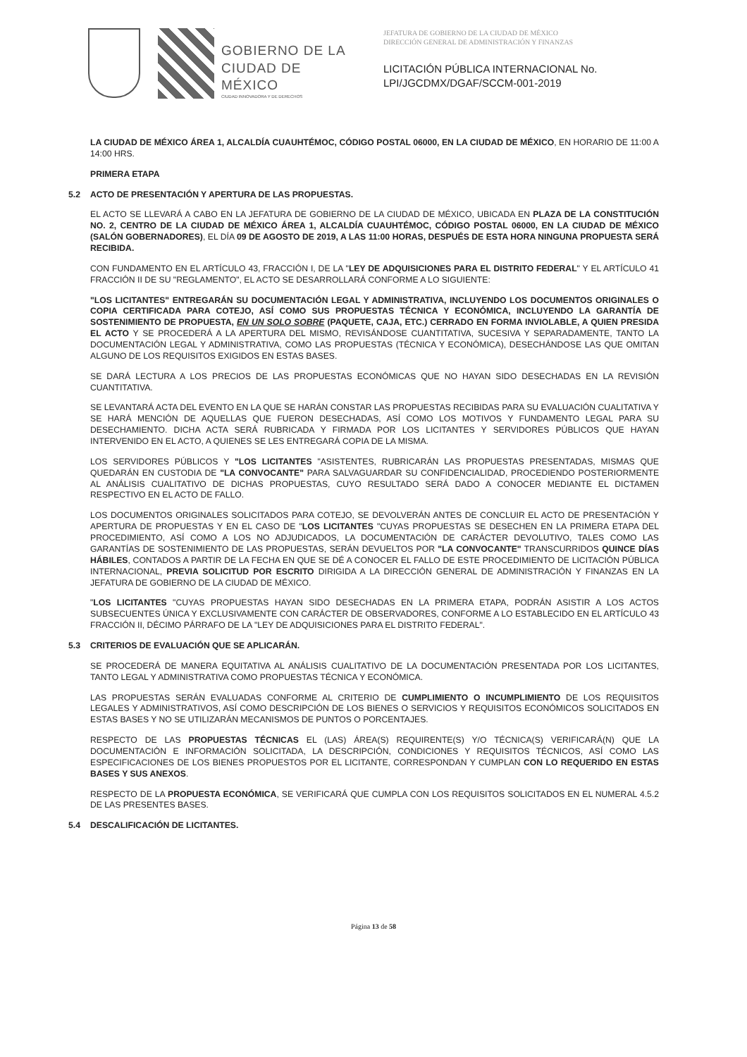GOBIERNO DE LA
CIUDAD DE MÉXICO
CIUDAD INNOVADORA Y DE DERECHOS
JEFATURA DE GOBIERNO DE LA CIUDAD DE MÉXICO
DIRECCIÓN GENERAL DE ADMINISTRACIÓN Y FINANZAS
LICITACIÓN PÚBLICA INTERNACIONAL No.
LPI/JGCDMX/DGAF/SCCM-001-2019
LA CIUDAD DE MÉXICO ÁREA 1, ALCALDÍA CUAUHTÉMOC, CÓDIGO POSTAL 06000, EN LA CIUDAD DE MÉXICO, EN HORARIO DE 11:00 A 14:00 HRS.
PRIMERA ETAPA
5.2 ACTO DE PRESENTACIÓN Y APERTURA DE LAS PROPUESTAS.
EL ACTO SE LLEVARÁ A CABO EN LA JEFATURA DE GOBIERNO DE LA CIUDAD DE MÉXICO, UBICADA EN PLAZA DE LA CONSTITUCIÓN NO. 2, CENTRO DE LA CIUDAD DE MÉXICO ÁREA 1, ALCALDÍA CUAUHTÉMOC, CÓDIGO POSTAL 06000, EN LA CIUDAD DE MÉXICO (SALÓN GOBERNADORES), EL DÍA 09 DE AGOSTO DE 2019, A LAS 11:00 HORAS, DESPUÉS DE ESTA HORA NINGUNA PROPUESTA SERÁ RECIBIDA.
CON FUNDAMENTO EN EL ARTÍCULO 43, FRACCIÓN I, DE LA "LEY DE ADQUISICIONES PARA EL DISTRITO FEDERAL" Y EL ARTÍCULO 41 FRACCIÓN II DE SU "REGLAMENTO", EL ACTO SE DESARROLLARÁ CONFORME A LO SIGUIENTE:
"LOS LICITANTES" ENTREGARÁN SU DOCUMENTACIÓN LEGAL Y ADMINISTRATIVA, INCLUYENDO LOS DOCUMENTOS ORIGINALES O COPIA CERTIFICADA PARA COTEJO, ASÍ COMO SUS PROPUESTAS TÉCNICA Y ECONÓMICA, INCLUYENDO LA GARANTÍA DE SOSTENIMIENTO DE PROPUESTA, EN UN SOLO SOBRE (PAQUETE, CAJA, ETC.) CERRADO EN FORMA INVIOLABLE, A QUIEN PRESIDA EL ACTO Y SE PROCEDERÁ A LA APERTURA DEL MISMO, REVISÁNDOSE CUANTITATIVA, SUCESIVA Y SEPARADAMENTE, TANTO LA DOCUMENTACIÓN LEGAL Y ADMINISTRATIVA, COMO LAS PROPUESTAS (TÉCNICA Y ECONÓMICA), DESECHÁNDOSE LAS QUE OMITAN ALGUNO DE LOS REQUISITOS EXIGIDOS EN ESTAS BASES.
SE DARÁ LECTURA A LOS PRECIOS DE LAS PROPUESTAS ECONÓMICAS QUE NO HAYAN SIDO DESECHADAS EN LA REVISIÓN CUANTITATIVA.
SE LEVANTARÁ ACTA DEL EVENTO EN LA QUE SE HARÁN CONSTAR LAS PROPUESTAS RECIBIDAS PARA SU EVALUACIÓN CUALITATIVA Y SE HARÁ MENCIÓN DE AQUELLAS QUE FUERON DESECHADAS, ASÍ COMO LOS MOTIVOS Y FUNDAMENTO LEGAL PARA SU DESECHAMIENTO. DICHA ACTA SERÁ RUBRICADA Y FIRMADA POR LOS LICITANTES Y SERVIDORES PÚBLICOS QUE HAYAN INTERVENIDO EN EL ACTO, A QUIENES SE LES ENTREGARÁ COPIA DE LA MISMA.
LOS SERVIDORES PÚBLICOS Y "LOS LICITANTES "ASISTENTES, RUBRICARÁN LAS PROPUESTAS PRESENTADAS, MISMAS QUE QUEDARÁN EN CUSTODIA DE "LA CONVOCANTE" PARA SALVAGUARDAR SU CONFIDENCIALIDAD, PROCEDIENDO POSTERIORMENTE AL ANÁLISIS CUALITATIVO DE DICHAS PROPUESTAS, CUYO RESULTADO SERÁ DADO A CONOCER MEDIANTE EL DICTAMEN RESPECTIVO EN EL ACTO DE FALLO.
LOS DOCUMENTOS ORIGINALES SOLICITADOS PARA COTEJO, SE DEVOLVERÁN ANTES DE CONCLUIR EL ACTO DE PRESENTACIÓN Y APERTURA DE PROPUESTAS Y EN EL CASO DE "LOS LICITANTES "CUYAS PROPUESTAS SE DESECHEN EN LA PRIMERA ETAPA DEL PROCEDIMIENTO, ASÍ COMO A LOS NO ADJUDICADOS, LA DOCUMENTACIÓN DE CARÁCTER DEVOLUTIVO, TALES COMO LAS GARANTÍAS DE SOSTENIMIENTO DE LAS PROPUESTAS, SERÁN DEVUELTOS POR "LA CONVOCANTE" TRANSCURRIDOS QUINCE DÍAS HÁBILES, CONTADOS A PARTIR DE LA FECHA EN QUE SE DÉ A CONOCER EL FALLO DE ESTE PROCEDIMIENTO DE LICITACIÓN PÚBLICA INTERNACIONAL, PREVIA SOLICITUD POR ESCRITO DIRIGIDA A LA DIRECCIÓN GENERAL DE ADMINISTRACIÓN Y FINANZAS EN LA JEFATURA DE GOBIERNO DE LA CIUDAD DE MÉXICO.
"LOS LICITANTES "CUYAS PROPUESTAS HAYAN SIDO DESECHADAS EN LA PRIMERA ETAPA, PODRÁN ASISTIR A LOS ACTOS SUBSECUENTES ÚNICA Y EXCLUSIVAMENTE CON CARÁCTER DE OBSERVADORES, CONFORME A LO ESTABLECIDO EN EL ARTÍCULO 43 FRACCIÓN II, DÉCIMO PÁRRAFO DE LA "LEY DE ADQUISICIONES PARA EL DISTRITO FEDERAL".
5.3 CRITERIOS DE EVALUACIÓN QUE SE APLICARÁN.
SE PROCEDERÁ DE MANERA EQUITATIVA AL ANÁLISIS CUALITATIVO DE LA DOCUMENTACIÓN PRESENTADA POR LOS LICITANTES, TANTO LEGAL Y ADMINISTRATIVA COMO PROPUESTAS TÉCNICA Y ECONÓMICA.
LAS PROPUESTAS SERÁN EVALUADAS CONFORME AL CRITERIO DE CUMPLIMIENTO O INCUMPLIMIENTO DE LOS REQUISITOS LEGALES Y ADMINISTRATIVOS, ASÍ COMO DESCRIPCIÓN DE LOS BIENES O SERVICIOS Y REQUISITOS ECONÓMICOS SOLICITADOS EN ESTAS BASES Y NO SE UTILIZARÁN MECANISMOS DE PUNTOS O PORCENTAJES.
RESPECTO DE LAS PROPUESTAS TÉCNICAS EL (LAS) ÁREA(S) REQUIRENTE(S) Y/O TÉCNICA(S) VERIFICARÁ(N) QUE LA DOCUMENTACIÓN E INFORMACIÓN SOLICITADA, LA DESCRIPCIÓN, CONDICIONES Y REQUISITOS TÉCNICOS, ASÍ COMO LAS ESPECIFICACIONES DE LOS BIENES PROPUESTOS POR EL LICITANTE, CORRESPONDAN Y CUMPLAN CON LO REQUERIDO EN ESTAS BASES Y SUS ANEXOS.
RESPECTO DE LA PROPUESTA ECONÓMICA, SE VERIFICARÁ QUE CUMPLA CON LOS REQUISITOS SOLICITADOS EN EL NUMERAL 4.5.2 DE LAS PRESENTES BASES.
5.4 DESCALIFICACIÓN DE LICITANTES.
Página 13 de 58